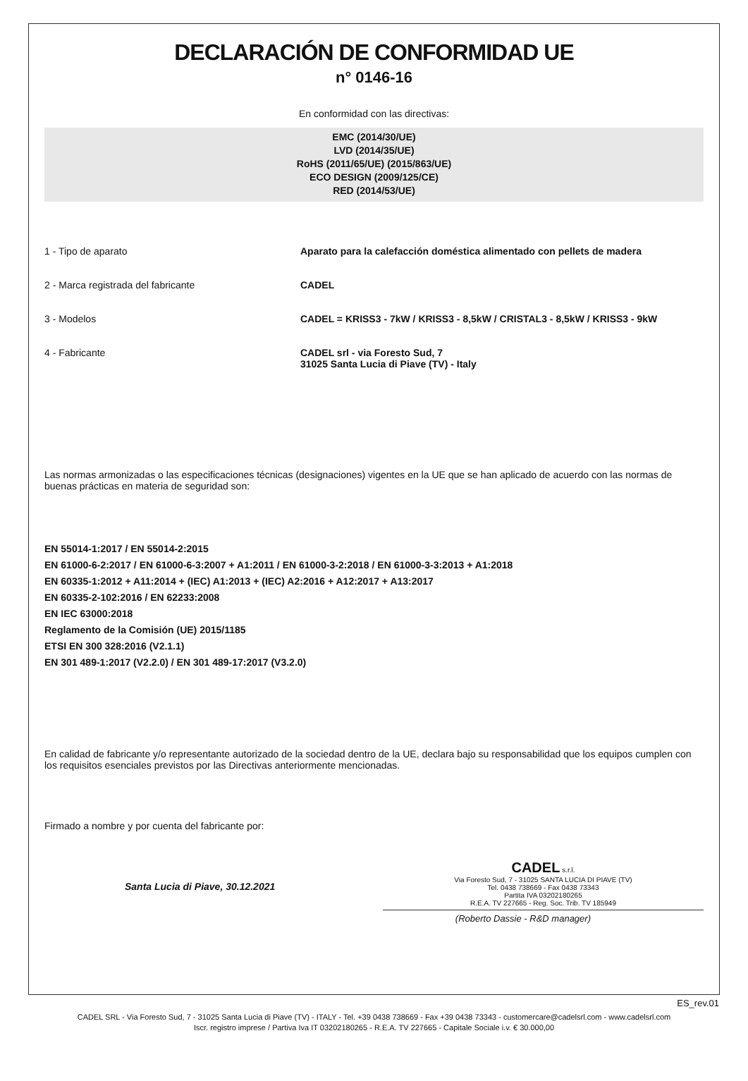DECLARACIÓN DE CONFORMIDAD UE
n° 0146-16
En conformidad con las directivas:
EMC (2014/30/UE)
LVD (2014/35/UE)
RoHS (2011/65/UE) (2015/863/UE)
ECO DESIGN (2009/125/CE)
RED (2014/53/UE)
1 - Tipo de aparato Aparato para la calefacción doméstica alimentado con pellets de madera
2 - Marca registrada del fabricante CADEL
3 - Modelos CADEL = KRISS3 - 7kW / KRISS3 - 8,5kW / CRISTAL3 - 8,5kW / KRISS3 - 9kW
4 - Fabricante CADEL srl - via Foresto Sud, 7
31025 Santa Lucia di Piave (TV) - Italy
Las normas armonizadas o las especificaciones técnicas (designaciones) vigentes en la UE que se han aplicado de acuerdo con las normas de buenas prácticas en materia de seguridad son:
EN 55014-1:2017 / EN 55014-2:2015
EN 61000-6-2:2017 / EN 61000-6-3:2007 + A1:2011 / EN 61000-3-2:2018 / EN 61000-3-3:2013 + A1:2018
EN 60335-1:2012 + A11:2014 + (IEC) A1:2013 + (IEC) A2:2016 + A12:2017 + A13:2017
EN 60335-2-102:2016 / EN 62233:2008
EN IEC 63000:2018
Reglamento de la Comisión (UE) 2015/1185
ETSI EN 300 328:2016 (V2.1.1)
EN 301 489-1:2017 (V2.2.0) / EN 301 489-17:2017 (V3.2.0)
En calidad de fabricante y/o representante autorizado de la sociedad dentro de la UE, declara bajo su responsabilidad que los equipos cumplen con los requisitos esenciales previstos por las Directivas anteriormente mencionadas.
Firmado a nombre y por cuenta del fabricante por:
Santa Lucia di Piave, 30.12.2021
CADEL s.r.l.
Via Foresto Sud, 7 - 31025 SANTA LUCIA DI PIAVE (TV)
Tel. 0438 738669 - Fax 0438 73343
Partita IVA 03202180265
R.E.A. TV 227665 - Reg. Soc. Trib. TV 185949
(Roberto Dassie - R&D manager)
ES_rev.01
CADEL SRL - Via Foresto Sud, 7 - 31025 Santa Lucia di Piave (TV) - ITALY - Tel. +39 0438 738669 - Fax +39 0438 73343 - customercare@cadelsrl.com - www.cadelsrl.com
Iscr. registro imprese / Partiva Iva IT 03202180265 - R.E.A. TV 227665 - Capitale Sociale i.v. € 30.000,00